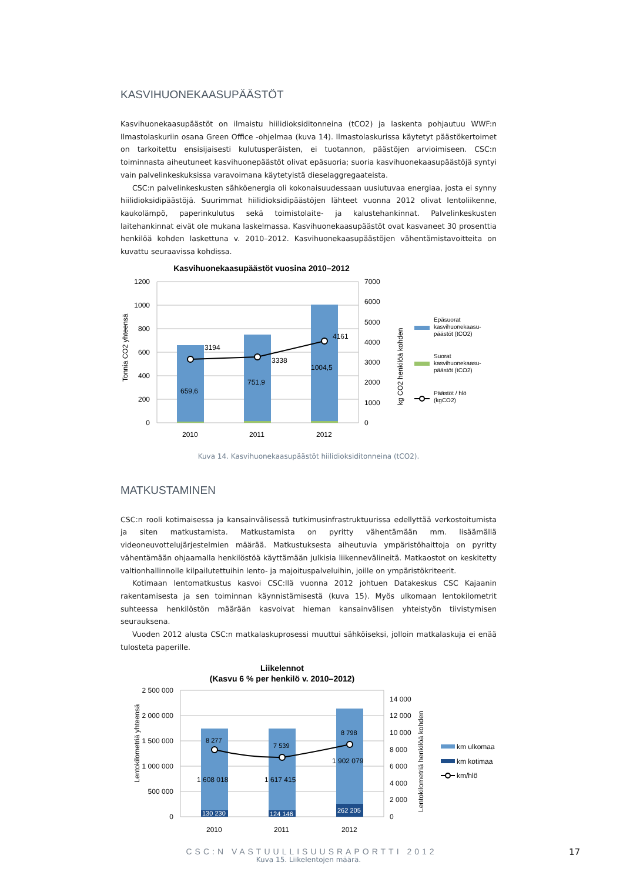KASVIHUONEKAASUPÄÄSTÖT
Kasvihuonekaasupäästöt on ilmaistu hiilidioksiditonneina (tCO2) ja laskenta pohjautuu WWF:n Ilmastolaskuriin osana Green Office -ohjelmaa (kuva 14). Ilmastolaskurissa käytetyt päästökertoimet on tarkoitettu ensisijaisesti kulutusperäisten, ei tuotannon, päästöjen arvioimiseen. CSC:n toiminnasta aiheutuneet kasvihuonepäästöt olivat epäsuoria; suoria kasvihuonekaasupäästöjä syntyi vain palvelinkeskuksissa varavoimana käytetyistä dieselaggregaateista.
CSC:n palvelinkeskusten sähköenergia oli kokonaisuudessaan uusiutuvaa energiaa, josta ei synny hiilidioksidipäästöjä. Suurimmat hiilidioksidipäästöjen lähteet vuonna 2012 olivat lentoliikenne, kaukolämpö, paperinkulutus sekä toimistolaite- ja kalustehankinnat. Palvelinkeskusten laitehankinnat eivät ole mukana laskelmassa. Kasvihuonekaasupäästöt ovat kasvaneet 30 prosenttia henkilöä kohden laskettuna v. 2010–2012. Kasvihuonekaasupäästöjen vähentämistavoitteita on kuvattu seuraavissa kohdissa.
Kasvihuonekaasupäästöt vuosina 2010–2012
1200
1000
800
600
400
200
0
7000
6000
5000
4000
3000
2000
1000
0
Tonnia CO2 yhteensä
kg CO2 henkilöä kohden
3194
3338
4161
659,6
751,9
1004,5
2010
2011
2012
Epäsuorat
kasvihuonekaasu-
päästöt (tCO2)
Suorat
kasvihuonekaasu-
päästöt (tCO2)
Päästöt / hlö
(kgCO2)
Kuva 14. Kasvihuonekaasupäästöt hiilidioksiditonneina (tCO2).
MATKUSTAMINEN
CSC:n rooli kotimaisessa ja kansainvälisessä tutkimusinfrastruktuurissa edellyttää verkostoitumista ja siten matkustamista. Matkustamista on pyritty vähentämään mm. lisäämällä videoneuvottelujärjestelmien määrää. Matkustuksesta aiheutuvia ympäristöhaittoja on pyritty vähentämään ohjaamalla henkilöstöä käyttämään julkisia liikennevälineitä. Matkaostot on keskitetty valtionhallinnolle kilpailutettuihin lento- ja majoituspalveluihin, joille on ympäristökriteerit.
Kotimaan lentomatkustus kasvoi CSC:llä vuonna 2012 johtuen Datakeskus CSC Kajaanin rakentamisesta ja sen toiminnan käynnistämisestä (kuva 15). Myös ulkomaan lentokilometrit suhteessa henkilöstön määrään kasvoivat hieman kansainvälisen yhteistyön tiivistymisen seurauksena.
Vuoden 2012 alusta CSC:n matkalaskuprosessi muuttui sähköiseksi, jolloin matkalaskuja ei enää tulosteta paperille.
Liikelennot
(Kasvu 6 % per henkilö v. 2010–2012)
2 500 000
2 000 000
1 500 000
1 000 000
500 000
0
14 000
12 000
10 000
8 000
6 000
4 000
2 000
0
Lentokilometriä yhteensä
Lentokilometriä henkilöä kohden
8 277
7 539
8 798
1 608 018
1 617 415
1 902 079
2010
2011
2012
130 230
124 146
262 205
km ulkomaa
km kotimaa
km/hlö
Kuva 15. Liikelentojen määrä.
CSC:N VASTUULLISUUSRAPORTTI 2012 17